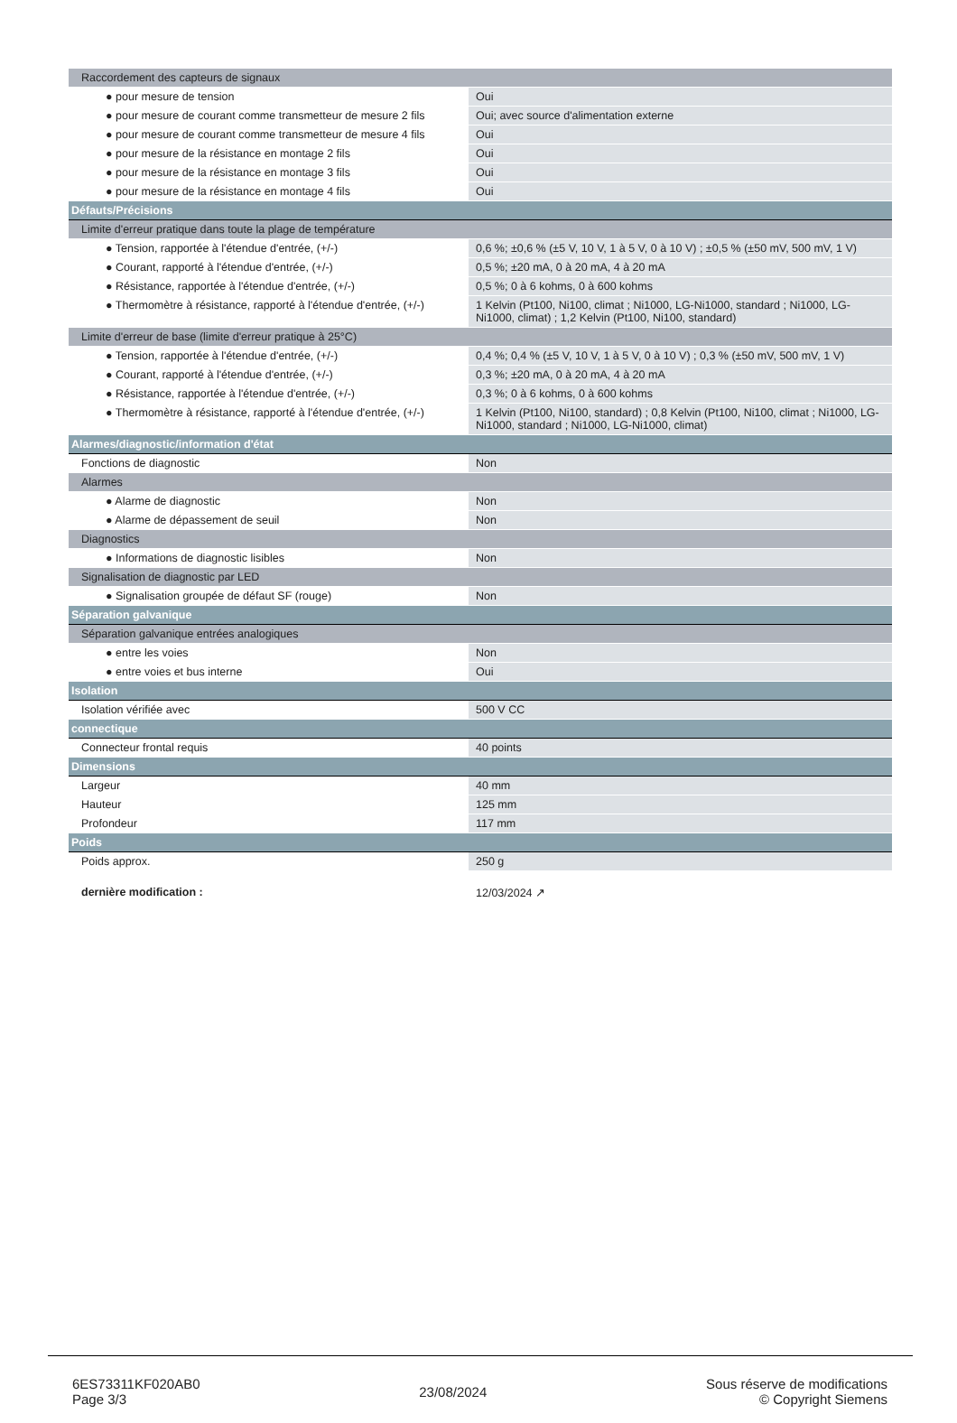| Raccordement des capteurs de signaux | |
| ● pour mesure de tension | Oui |
| ● pour mesure de courant comme transmetteur de mesure 2 fils | Oui; avec source d'alimentation externe |
| ● pour mesure de courant comme transmetteur de mesure 4 fils | Oui |
| ● pour mesure de la résistance en montage 2 fils | Oui |
| ● pour mesure de la résistance en montage 3 fils | Oui |
| ● pour mesure de la résistance en montage 4 fils | Oui |
| Défauts/Précisions | |
| Limite d'erreur pratique dans toute la plage de température | |
| ● Tension, rapportée à l'étendue d'entrée, (+/-) | 0,6 %; ±0,6 % (±5 V, 10 V, 1 à 5 V, 0 à 10 V) ; ±0,5 % (±50 mV, 500 mV, 1 V) |
| ● Courant, rapporté à l'étendue d'entrée, (+/-) | 0,5 %; ±20 mA, 0 à 20 mA, 4 à 20 mA |
| ● Résistance, rapportée à l'étendue d'entrée, (+/-) | 0,5 %; 0 à 6 kohms, 0 à 600 kohms |
| ● Thermomètre à résistance, rapporté à l'étendue d'entrée, (+/-) | 1 Kelvin (Pt100, Ni100, climat ; Ni1000, LG-Ni1000, standard ; Ni1000, LG-Ni1000, climat) ; 1,2 Kelvin (Pt100, Ni100, standard) |
| Limite d'erreur de base (limite d'erreur pratique à 25°C) | |
| ● Tension, rapportée à l'étendue d'entrée, (+/-) | 0,4 %; 0,4 % (±5 V, 10 V, 1 à 5 V, 0 à 10 V) ; 0,3 % (±50 mV, 500 mV, 1 V) |
| ● Courant, rapporté à l'étendue d'entrée, (+/-) | 0,3 %; ±20 mA, 0 à 20 mA, 4 à 20 mA |
| ● Résistance, rapportée à l'étendue d'entrée, (+/-) | 0,3 %; 0 à 6 kohms, 0 à 600 kohms |
| ● Thermomètre à résistance, rapporté à l'étendue d'entrée, (+/-) | 1 Kelvin (Pt100, Ni100, standard) ; 0,8 Kelvin (Pt100, Ni100, climat ; Ni1000, LG-Ni1000, standard ; Ni1000, LG-Ni1000, climat) |
| Alarmes/diagnostic/information d'état | |
| Fonctions de diagnostic | Non |
| Alarmes | |
| ● Alarme de diagnostic | Non |
| ● Alarme de dépassement de seuil | Non |
| Diagnostics | |
| ● Informations de diagnostic lisibles | Non |
| Signalisation de diagnostic par LED | |
| ● Signalisation groupée de défaut SF (rouge) | Non |
| Séparation galvanique | |
| Séparation galvanique entrées analogiques | |
| ● entre les voies | Non |
| ● entre voies et bus interne | Oui |
| Isolation | |
| Isolation vérifiée avec | 500 V CC |
| connectique | |
| Connecteur frontal requis | 40 points |
| Dimensions | |
| Largeur | 40 mm |
| Hauteur | 125 mm |
| Profondeur | 117 mm |
| Poids | |
| Poids approx. | 250 g |
| dernière modification : | 12/03/2024 ↗ |
6ES73311KF020AB0
Page 3/3
23/08/2024
Sous réserve de modifications
© Copyright Siemens